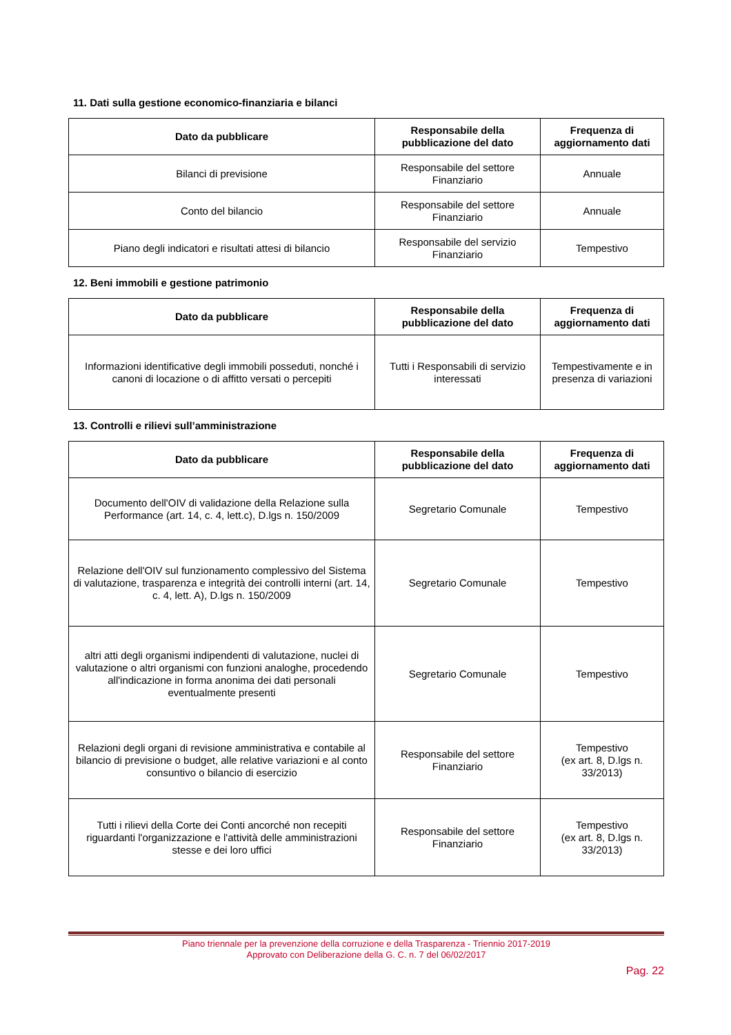11. Dati sulla gestione economico-finanziaria e bilanci
| Dato da pubblicare | Responsabile della pubblicazione del dato | Frequenza di aggiornamento dati |
| --- | --- | --- |
| Bilanci di previsione | Responsabile del settore Finanziario | Annuale |
| Conto del bilancio | Responsabile del settore Finanziario | Annuale |
| Piano degli indicatori e risultati attesi di bilancio | Responsabile del servizio Finanziario | Tempestivo |
12. Beni immobili e gestione patrimonio
| Dato da pubblicare | Responsabile della pubblicazione del dato | Frequenza di aggiornamento dati |
| --- | --- | --- |
| Informazioni identificative degli immobili posseduti, nonché i canoni di locazione o di affitto versati o percepiti | Tutti i Responsabili di servizio interessati | Tempestivamente e in presenza di variazioni |
13. Controlli e rilievi sull’amministrazione
| Dato da pubblicare | Responsabile della pubblicazione del dato | Frequenza di aggiornamento dati |
| --- | --- | --- |
| Documento dell'OIV di validazione della Relazione sulla Performance (art. 14, c. 4, lett.c), D.lgs n. 150/2009 | Segretario Comunale | Tempestivo |
| Relazione dell'OIV sul funzionamento complessivo del Sistema di valutazione, trasparenza e integrità dei controlli interni (art. 14, c. 4, lett. A), D.lgs n. 150/2009 | Segretario Comunale | Tempestivo |
| altri atti degli organismi indipendenti di valutazione, nuclei di valutazione o altri organismi con funzioni analoghe, procedendo all'indicazione in forma anonima dei dati personali eventualmente presenti | Segretario Comunale | Tempestivo |
| Relazioni degli organi di revisione amministrativa e contabile al bilancio di previsione o budget, alle relative variazioni e al conto consuntivo o bilancio di esercizio | Responsabile del settore Finanziario | Tempestivo (ex art. 8, D.lgs n. 33/2013) |
| Tutti i rilievi della Corte dei Conti ancorché non recepiti riguardanti l'organizzazione e l'attività delle amministrazioni stesse e dei loro uffici | Responsabile del settore Finanziario | Tempestivo (ex art. 8, D.lgs n. 33/2013) |
Piano triennale per la prevenzione della corruzione e della Trasparenza - Triennio 2017-2019
Approvato con Deliberazione della G. C. n. 7 del 06/02/2017
Pag. 22